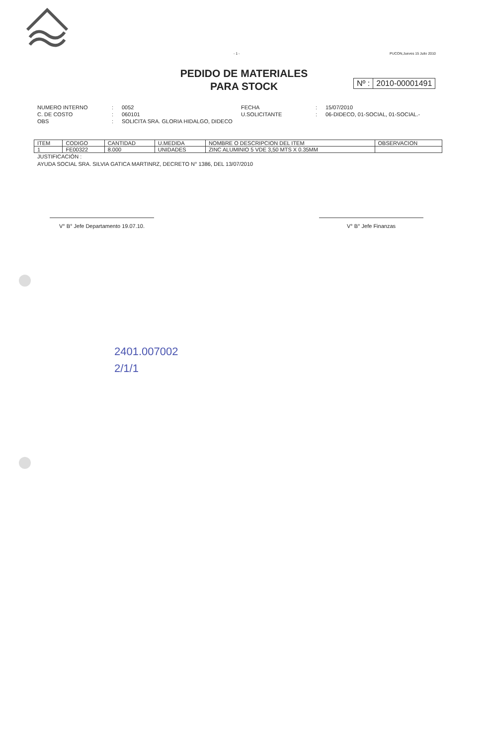- 1 - PUCON,Jueves 15 Julio 2010
PEDIDO DE MATERIALES
PARA STOCK
Nº : 2010-00001491
NUMERO INTERNO: 0052 FECHA: 15/07/2010 C. DE COSTO: 060101 U.SOLICITANTE: 06-DIDECO, 01-SOCIAL, 01-SOCIAL.- OBS: SOLICITA SRA. GLORIA HIDALGO, DIDECO
| ITEM | CODIGO | CANTIDAD | U.MEDIDA | NOMBRE O DESCRIPCION DEL ITEM | OBSERVACION |
| --- | --- | --- | --- | --- | --- |
| 1 | FE00322 | 8.000 | UNIDADES | ZINC ALUMINIO 5 VDE 3,50 MTS X 0.35MM | |
JUSTIFICACIÓN :
AYUDA SOCIAL SRA. SILVIA GATICA MARTINRZ, DECRETO N° 1386, DEL 13/07/2010
V° B° Jefe Departamento 19.07.10.
V° B° Jefe Finanzas
2401.007002
2/1/1